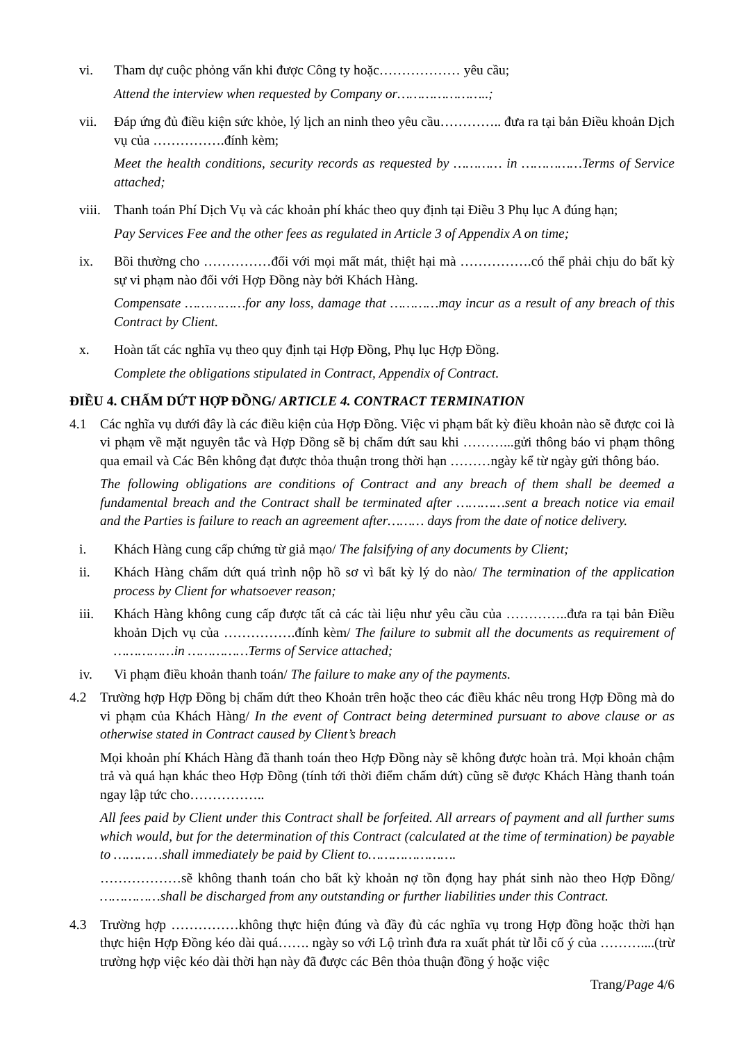vi. Tham dự cuộc phỏng vấn khi được Công ty hoặc……………… yêu cầu;
Attend the interview when requested by Company or…………………..;
vii. Đáp ứng đủ điều kiện sức khỏe, lý lịch an ninh theo yêu cầu………….. đưa ra tại bản Điều khoản Dịch vụ của …………….đính kèm;
Meet the health conditions, security records as requested by ………… in ……………Terms of Service attached;
viii.
Thanh toán Phí Dịch Vụ và các khoản phí khác theo quy định tại Điều 3 Phụ lục A đúng hạn;
Pay Services Fee and the other fees as regulated in Article 3 of Appendix A on time;
ix. Bồi thường cho ……………đối với mọi mất mát, thiệt hại mà …………….có thể phải chịu do bất kỳ sự vi phạm nào đối với Hợp Đồng này bởi Khách Hàng.
Compensate ……………for any loss, damage that …………may incur as a result of any breach of this Contract by Client.
x. Hoàn tất các nghĩa vụ theo quy định tại Hợp Đồng, Phụ lục Hợp Đồng.
Complete the obligations stipulated in Contract, Appendix of Contract.
ĐIỀU 4. CHẤM DỨT HỢP ĐỒNG/ ARTICLE 4. CONTRACT TERMINATION
4.1 Các nghĩa vụ dưới đây là các điều kiện của Hợp Đồng. Việc vi phạm bất kỳ điều khoản nào sẽ được coi là vi phạm về mặt nguyên tắc và Hợp Đồng sẽ bị chấm dứt sau khi ………...gửi thông báo vi phạm thông qua email và Các Bên không đạt được thỏa thuận trong thời hạn ………ngày kể từ ngày gửi thông báo.
The following obligations are conditions of Contract and any breach of them shall be deemed a fundamental breach and the Contract shall be terminated after …………sent a breach notice via email and the Parties is failure to reach an agreement after……… days from the date of notice delivery.
i. Khách Hàng cung cấp chứng từ giả mạo/ The falsifying of any documents by Client;
ii. Khách Hàng chấm dứt quá trình nộp hồ sơ vì bất kỳ lý do nào/ The termination of the application process by Client for whatsoever reason;
iii. Khách Hàng không cung cấp được tất cả các tài liệu như yêu cầu của …………..đưa ra tại bản Điều khoản Dịch vụ của …………….đính kèm/ The failure to submit all the documents as requirement of ……………in ……………Terms of Service attached;
iv. Vi phạm điều khoản thanh toán/ The failure to make any of the payments.
4.2 Trường hợp Hợp Đồng bị chấm dứt theo Khoản trên hoặc theo các điều khác nêu trong Hợp Đồng mà do vi phạm của Khách Hàng/ In the event of Contract being determined pursuant to above clause or as otherwise stated in Contract caused by Client’s breach
Mọi khoản phí Khách Hàng đã thanh toán theo Hợp Đồng này sẽ không được hoàn trả. Mọi khoản chậm trả và quá hạn khác theo Hợp Đồng (tính tới thời điểm chấm dứt) cũng sẽ được Khách Hàng thanh toán ngay lập tức cho……………..
All fees paid by Client under this Contract shall be forfeited. All arrears of payment and all further sums which would, but for the determination of this Contract (calculated at the time of termination) be payable to …………shall immediately be paid by Client to………………….
………………sẽ không thanh toán cho bất kỳ khoản nợ tồn đọng hay phát sinh nào theo Hợp Đồng/ ……………shall be discharged from any outstanding or further liabilities under this Contract.
4.3 Trường hợp ……………không thực hiện đúng và đầy đủ các nghĩa vụ trong Hợp đồng hoặc thời hạn thực hiện Hợp Đồng kéo dài quá……. ngày so với Lộ trình đưa ra xuất phát từ lỗi cố ý của ………....(trừ trường hợp việc kéo dài thời hạn này đã được các Bên thỏa thuận đồng ý hoặc việc
Trang/Page 4/6